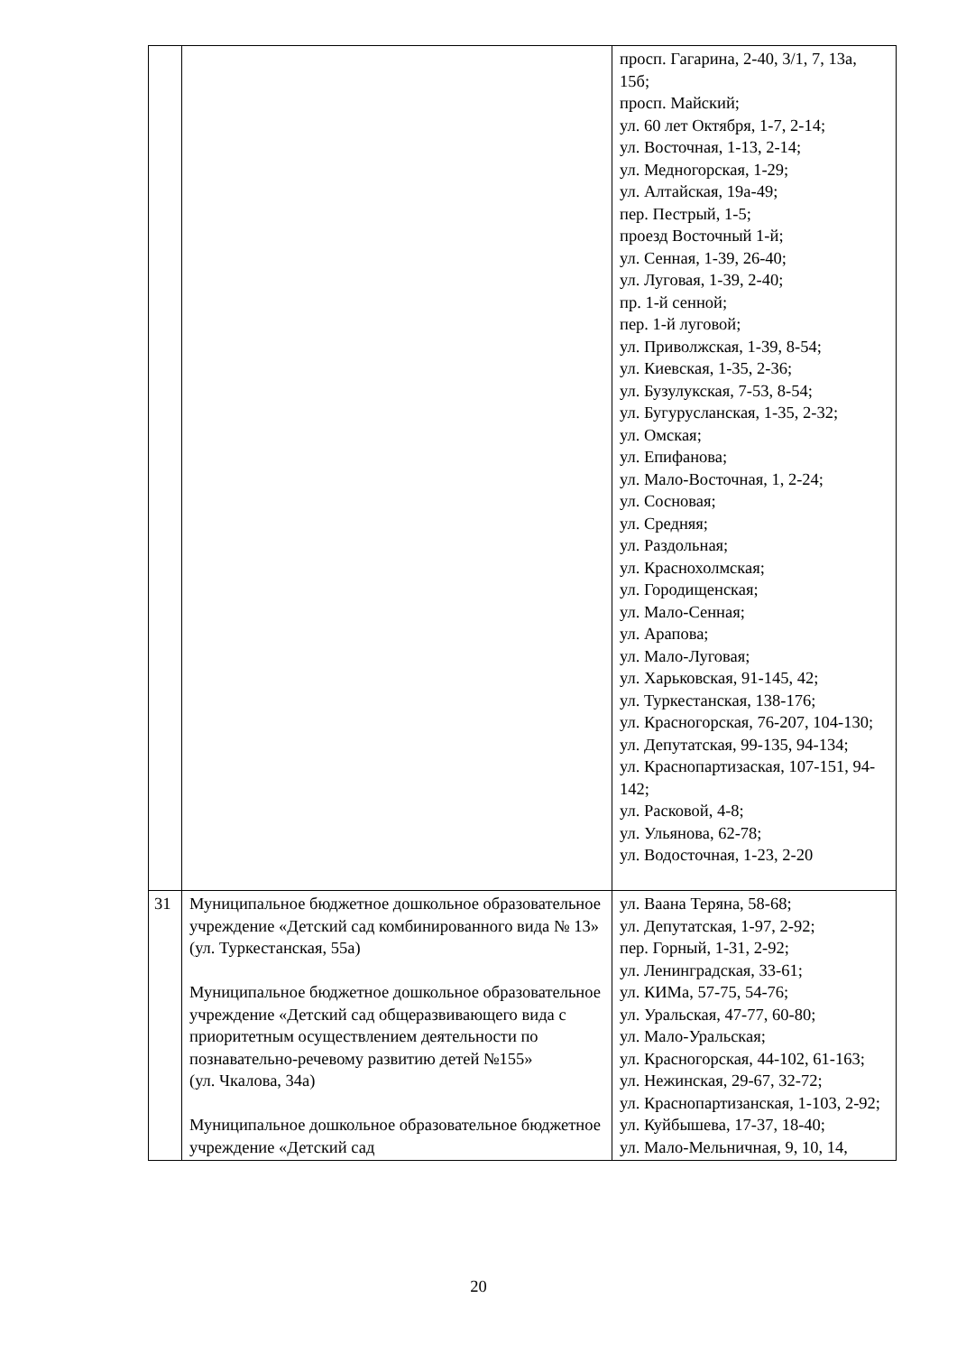| | | просп. Гагарина, 2-40, 3/1, 7, 13а, 15б; просп. Майский; ул. 60 лет Октября, 1-7, 2-14; ул. Восточная, 1-13, 2-14; ул. Медногорская, 1-29; ул. Алтайская, 19а-49; пер. Пестрый, 1-5; проезд Восточный 1-й; ул. Сенная, 1-39, 26-40; ул. Луговая, 1-39, 2-40; пр. 1-й сенной; пер. 1-й луговой; ул. Приволжская, 1-39, 8-54; ул. Киевская, 1-35, 2-36; ул. Бузулукская, 7-53, 8-54; ул. Бугурусланская, 1-35, 2-32; ул. Омская; ул. Епифанова; ул. Мало-Восточная, 1, 2-24; ул. Сосновая; ул. Средняя; ул. Раздольная; ул. Краснохолмская; ул. Городищенская; ул. Мало-Сенная; ул. Арапова; ул. Мало-Луговая; ул. Харьковская, 91-145, 42; ул. Туркестанская, 138-176; ул. Красногорская, 76-207, 104-130; ул. Депутатская, 99-135, 94-134; ул. Краснопартизаская, 107-151, 94-142; ул. Расковой, 4-8; ул. Ульянова, 62-78; ул. Водосточная, 1-23, 2-20 |
| 31 | Муниципальное бюджетное дошкольное образовательное учреждение «Детский сад комбинированного вида № 13» (ул. Туркестанская, 55а) Муниципальное бюджетное дошкольное образовательное учреждение «Детский сад общеразвивающего вида с приоритетным осуществлением деятельности по познавательно-речевому развитию детей №155» (ул. Чкалова, 34а) Муниципальное дошкольное образовательное бюджетное учреждение «Детский сад | ул. Ваана Теряна, 58-68; ул. Депутатская, 1-97, 2-92; пер. Горный, 1-31, 2-92; ул. Ленинградская, 33-61; ул. КИМа, 57-75, 54-76; ул. Уральская, 47-77, 60-80; ул. Мало-Уральская; ул. Красногорская, 44-102, 61-163; ул. Нежинская, 29-67, 32-72; ул. Краснопартизанская, 1-103, 2-92; ул. Куйбышева, 17-37, 18-40; ул. Мало-Мельничная, 9, 10, 14, |
20